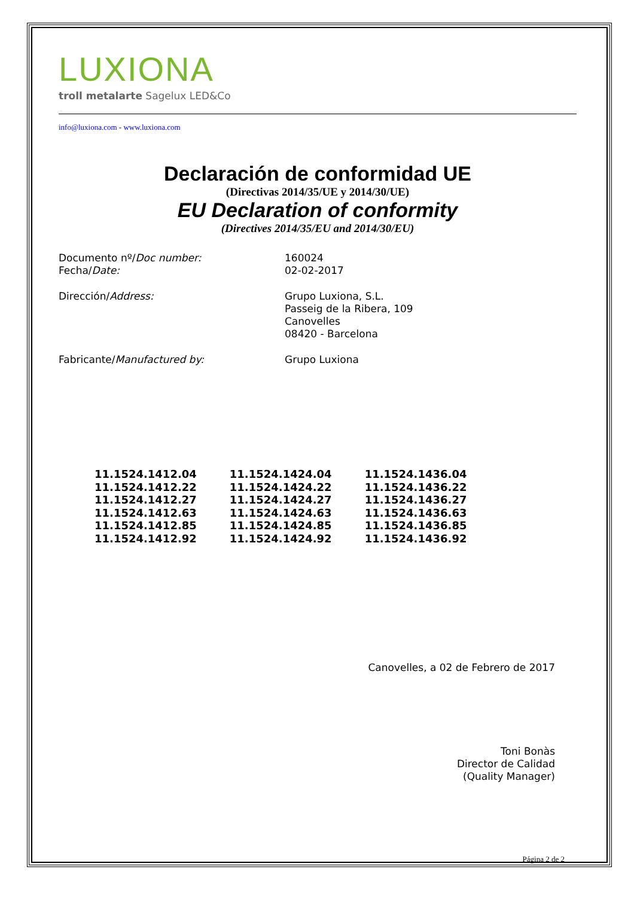LUXIONA
troll metalarte Sagelux LED&Co
info@luxiona.com - www.luxiona.com
Declaración de conformidad UE
(Directivas 2014/35/UE y 2014/30/UE)
EU Declaration of conformity
(Directives 2014/35/EU and 2014/30/EU)
| Documento nº/ Doc number: | 160024 |
| Fecha/ Date: | 02-02-2017 |
| Dirección/ Address: | Grupo Luxiona, S.L. Passeig de la Ribera, 109 Canovelles 08420 - Barcelona |
| Fabricante/ Manufactured by: | Grupo Luxiona |
| 11.1524.1412.04 | 11.1524.1424.04 | 11.1524.1436.04 |
| 11.1524.1412.22 | 11.1524.1424.22 | 11.1524.1436.22 |
| 11.1524.1412.27 | 11.1524.1424.27 | 11.1524.1436.27 |
| 11.1524.1412.63 | 11.1524.1424.63 | 11.1524.1436.63 |
| 11.1524.1412.85 | 11.1524.1424.85 | 11.1524.1436.85 |
| 11.1524.1412.92 | 11.1524.1424.92 | 11.1524.1436.92 |
Canovelles, a 02 de Febrero de 2017
Toni Bonàs
Director de Calidad
(Quality Manager)
Página 2 de 2